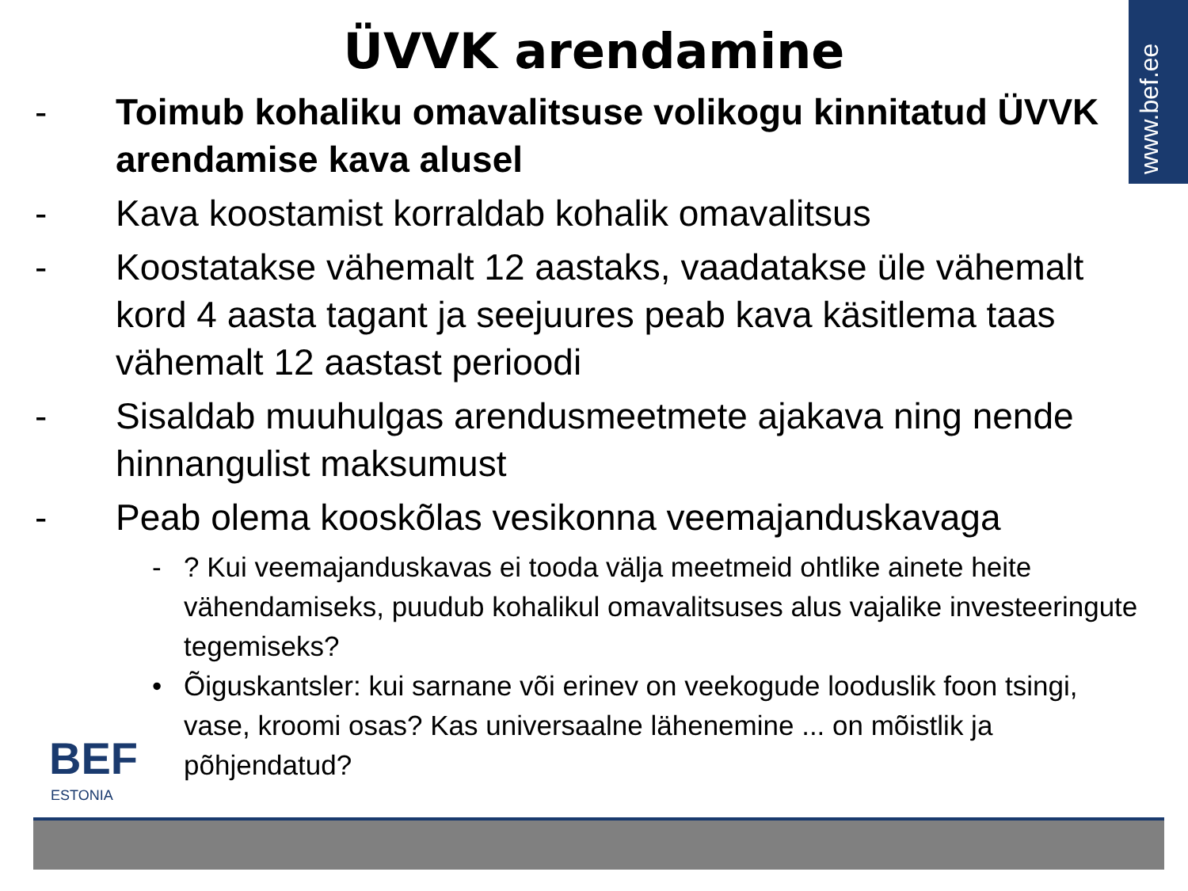www.bef.ee
ÜVVK arendamine
- Toimub kohaliku omavalitsuse volikogu kinnitatud ÜVVK arendamise kava alusel
- Kava koostamist korraldab kohalik omavalitsus
- Koostatakse vähemalt 12 aastaks, vaadatakse üle vähemalt kord 4 aasta tagant ja seejuures peab kava käsitlema taas vähemalt 12 aastast perioodi
- Sisaldab muuhulgas arendusmeetmete ajakava ning nende hinnangulist maksumust
- Peab olema kooskõlas vesikonna veemajanduskavaga
- ? Kui veemajanduskavas ei tooda välja meetmeid ohtlike ainete heite vähendamiseks, puudub kohalikul omavalitsuses alus vajalike investeeringute tegemiseks?
• Õiguskantsler: kui sarnane või erinev on veekogude looduslik foon tsingi, vase, kroomi osas? Kas universaalne lähenemine ... on mõistlik ja põhjendatud?
BEF
ESTONIA